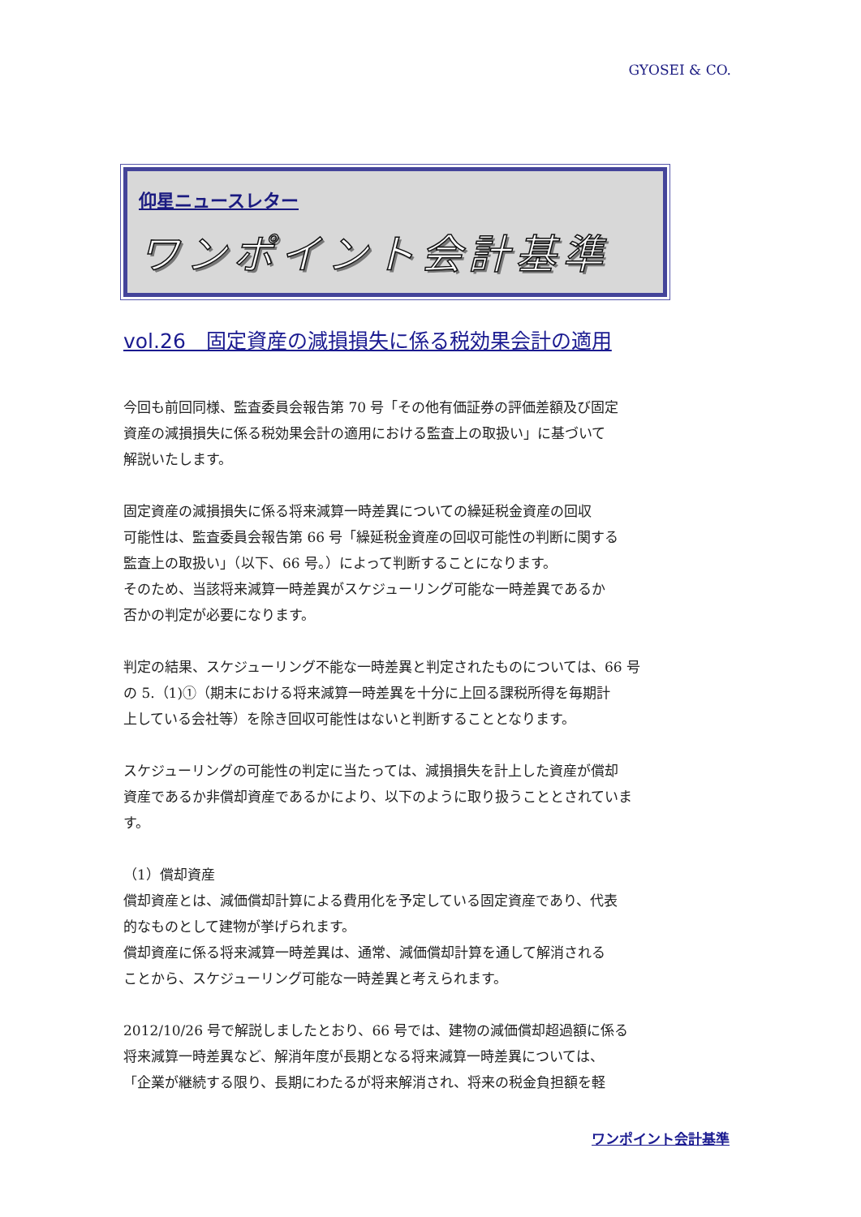GYOSEI & CO.
仰星ニュースレター
ワンポイント会計基準
vol.26　固定資産の減損損失に係る税効果会計の適用
今回も前回同様、監査委員会報告第 70 号「その他有価証券の評価差額及び固定
資産の減損損失に係る税効果会計の適用における監査上の取扱い」に基づいて
解説いたします。
固定資産の減損損失に係る将来減算一時差異についての繰延税金資産の回収
可能性は、監査委員会報告第 66 号「繰延税金資産の回収可能性の判断に関する
監査上の取扱い」（以下、66 号。）によって判断することになります。
そのため、当該将来減算一時差異がスケジューリング可能な一時差異であるか
否かの判定が必要になります。
判定の結果、スケジューリング不能な一時差異と判定されたものについては、66 号
の 5.（1)①（期末における将来減算一時差異を十分に上回る課税所得を毎期計
上している会社等）を除き回収可能性はないと判断することとなります。
スケジューリングの可能性の判定に当たっては、減損損失を計上した資産が償却
資産であるか非償却資産であるかにより、以下のように取り扱うこととされていま
す。
（1）償却資産
償却資産とは、減価償却計算による費用化を予定している固定資産であり、代表
的なものとして建物が挙げられます。
償却資産に係る将来減算一時差異は、通常、減価償却計算を通して解消される
ことから、スケジューリング可能な一時差異と考えられます。
2012/10/26 号で解説しましたとおり、66 号では、建物の減価償却超過額に係る
将来減算一時差異など、解消年度が長期となる将来減算一時差異については、
「企業が継続する限り、長期にわたるが将来解消され、将来の税金負担額を軽
ワンポイント会計基準